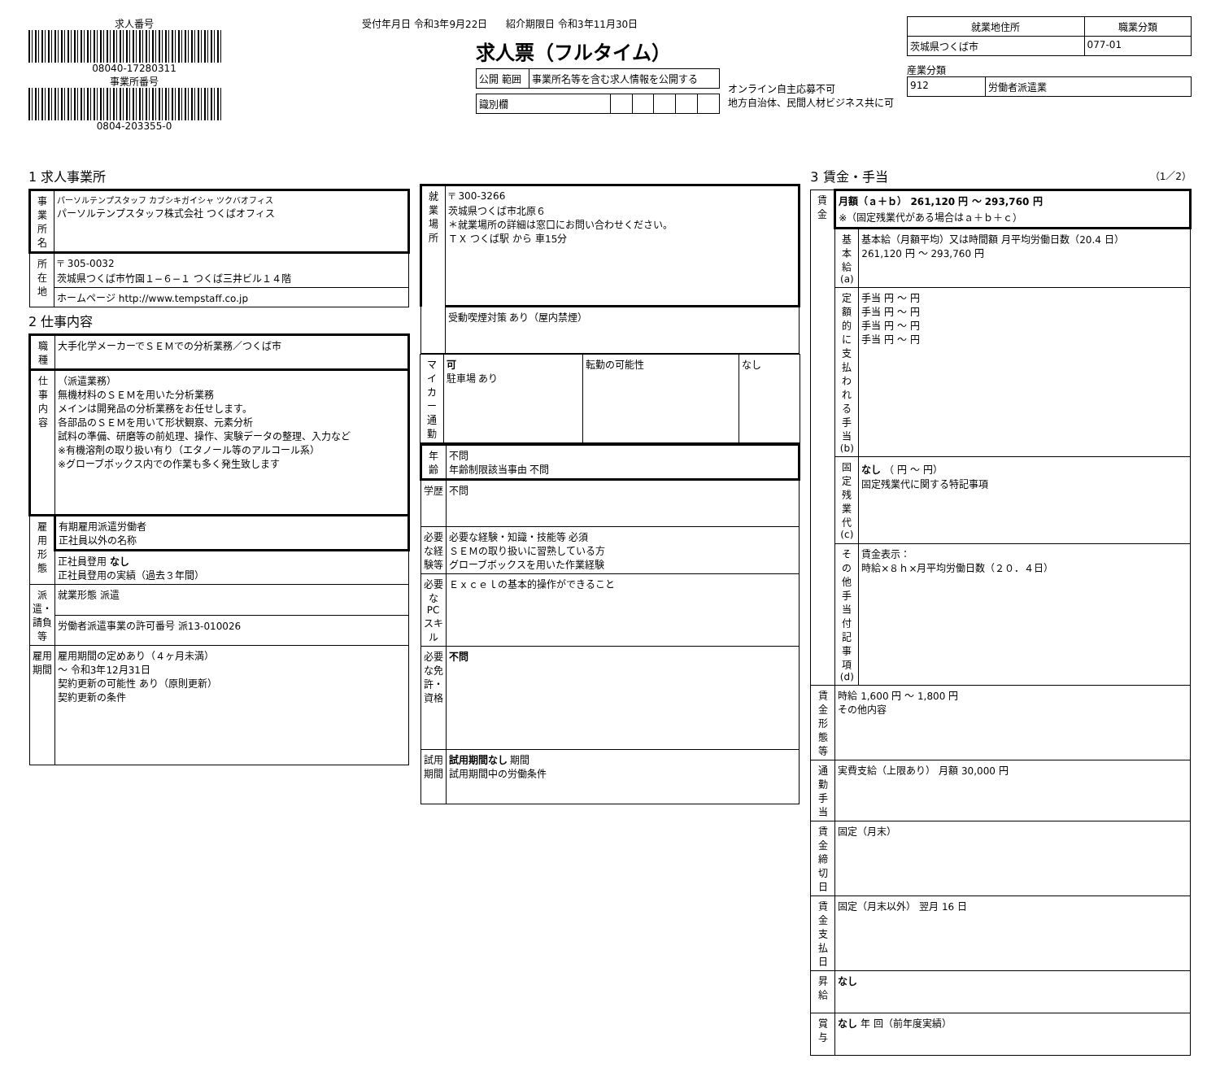求人番号
08040-17280311
事業所番号
0804-203355-0
受付年月日 令和3年9月22日 紹介期限日 令和3年11月30日
求人票（フルタイム）
| 公開 範囲 | 事業所名等を含む求人情報を公開する |
| 識別欄 | | | | | |
オンライン自主応募不可
地方自治体、民間人材ビジネス共に可
| 就業地住所 | 職業分類 |
| --- | --- |
| 茨城県つくば市 | 077-01 |
産業分類
| 912 | 労働者派遣業 |
1 求人事業所
| 事業所名 | パーソルテンプスタッフ カブシキガイシャ ツクバオフィス パーソルテンプスタッフ株式会社 つくばオフィス |
| 所在地 | 〒 305-0032 茨城県つくば市竹園１−６−１ つくば三井ビル１４階 |
| | ホームページ http://www.tempstaff.co.jp |
2 仕事内容
| 職種 | 大手化学メーカーでＳＥＭでの分析業務／つくば市 |
| 仕事内容 | （派遣業務） 無機材料のＳＥＭを用いた分析業務 メインは開発品の分析業務をお任せします。 各部品のＳＥＭを用いて形状観察、元素分析 試料の準備、研磨等の前処理、操作、実験データの整理、入力など ※有機溶剤の取り扱い有り（エタノール等のアルコール系） ※グローブボックス内での作業も多く発生致します |
| 雇用形態 | 有期雇用派遣労働者 正社員以外の名称 |
| | 正社員登用 なし 正社員登用の実績（過去３年間） |
| 派遣・請負等 | 就業形態 派遣 |
| | 労働者派遣事業の許可番号 派13-010026 |
| 雇用期間 | 雇用期間の定めあり（４ヶ月未満） 〜 令和3年12月31日 契約更新の可能性 あり（原則更新） 契約更新の条件 |
| 就業場所 | 〒 300-3266 茨城県つくば市北原６ ＊就業場所の詳細は窓口にお問い合わせください。 ＴＸ つくば駅 から 車15分 |
| | 受動喫煙対策 あり（屋内禁煙） |
| マイカー通勤 | 可 駐車場 あり | 転勤の可能性 | なし |
| 年齢 | 不問 年齢制限該当事由 不問 |
| 学歴 | 不問 |
| 必要な経験等 | 必要な経験・知識・技能等 必須 ＳＥＭの取り扱いに習熟している方 グローブボックスを用いた作業経験 |
| 必要なPCスキル | Ｅｘｃｅｌの基本的操作ができること |
| 必要な免許・資格 | 不問 |
| 試用期間 | 試用期間なし 期間 試用期間中の労働条件 |
3 賃金・手当 （1／2）
| 賃金 | 月額（ａ＋ｂ） 261,120 円 〜 293,760 円 ※（固定残業代がある場合はａ＋ｂ＋ｃ） | |
| | 基本給(a) | 基本給（月額平均）又は時間額 月平均労働日数（20.4 日） 261,120 円 〜 293,760 円 |
| | 定額的に支払われる手当(b) | 手当 円 〜 円 手当 円 〜 円 手当 円 〜 円 手当 円 〜 円 |
| | 固定残業代(c) | なし （ 円 〜 円） 固定残業代に関する特記事項 |
| | その他手当付記事項(d) | 賃金表示： 時給×８ｈ×月平均労働日数（２０．４日） |
| 賃金形態等 | 時給 1,600 円 〜 1,800 円 その他内容 | |
| 通勤手当 | 実費支給（上限あり） 月額 30,000 円 | |
| 賃金締切日 | 固定（月末） | |
| 賃金支払日 | 固定（月末以外） 翌月 16 日 | |
| 昇給 | なし | |
| 賞与 | なし 年 回（前年度実績） | |